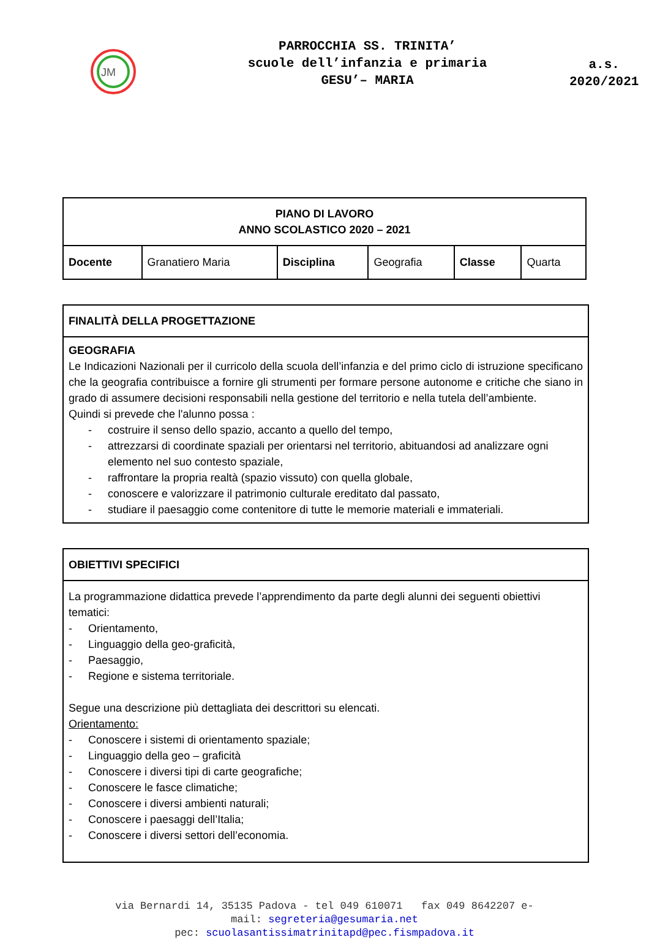JM
PARROCCHIA SS. TRINITA’
scuole dell’infanzia e primaria
GESU’– MARIA
a.s.
2020/2021
| PIANO DI LAVORO ANNO SCOLASTICO 2020 – 2021 | | | | | |
| --- | --- | --- | --- | --- | --- |
| Docente | Granatiero Maria | Disciplina | Geografia | Classe | Quarta |
FINALITÀ DELLA PROGETTAZIONE
GEOGRAFIA
Le Indicazioni Nazionali per il curricolo della scuola dell’infanzia e del primo ciclo di istruzione specificano che la geografia contribuisce a fornire gli strumenti per formare persone autonome e critiche che siano in grado di assumere decisioni responsabili nella gestione del territorio e nella tutela dell’ambiente.
Quindi si prevede che l'alunno possa :
- costruire il senso dello spazio, accanto a quello del tempo,
- attrezzarsi di coordinate spaziali per orientarsi nel territorio, abituandosi ad analizzare ogni elemento nel suo contesto spaziale,
- raffrontare la propria realtà (spazio vissuto) con quella globale,
- conoscere e valorizzare il patrimonio culturale ereditato dal passato,
- studiare il paesaggio come contenitore di tutte le memorie materiali e immateriali.
OBIETTIVI SPECIFICI
La programmazione didattica prevede l’apprendimento da parte degli alunni dei seguenti obiettivi tematici:
- Orientamento,
- Linguaggio della geo-graficità,
- Paesaggio,
- Regione e sistema territoriale.
Segue una descrizione più dettagliata dei descrittori su elencati.
Orientamento:
- Conoscere i sistemi di orientamento spaziale;
- Linguaggio della geo – graficità
- Conoscere i diversi tipi di carte geografiche;
- Conoscere le fasce climatiche;
- Conoscere i diversi ambienti naturali;
- Conoscere i paesaggi dell’Italia;
- Conoscere i diversi settori dell’economia.
via Bernardi 14, 35135 Padova - tel 049 610071 fax 049 8642207 e-
mail: segreteria@gesumaria.net
pec: scuolasantissimatrinitapd@pec.fismpadova.it